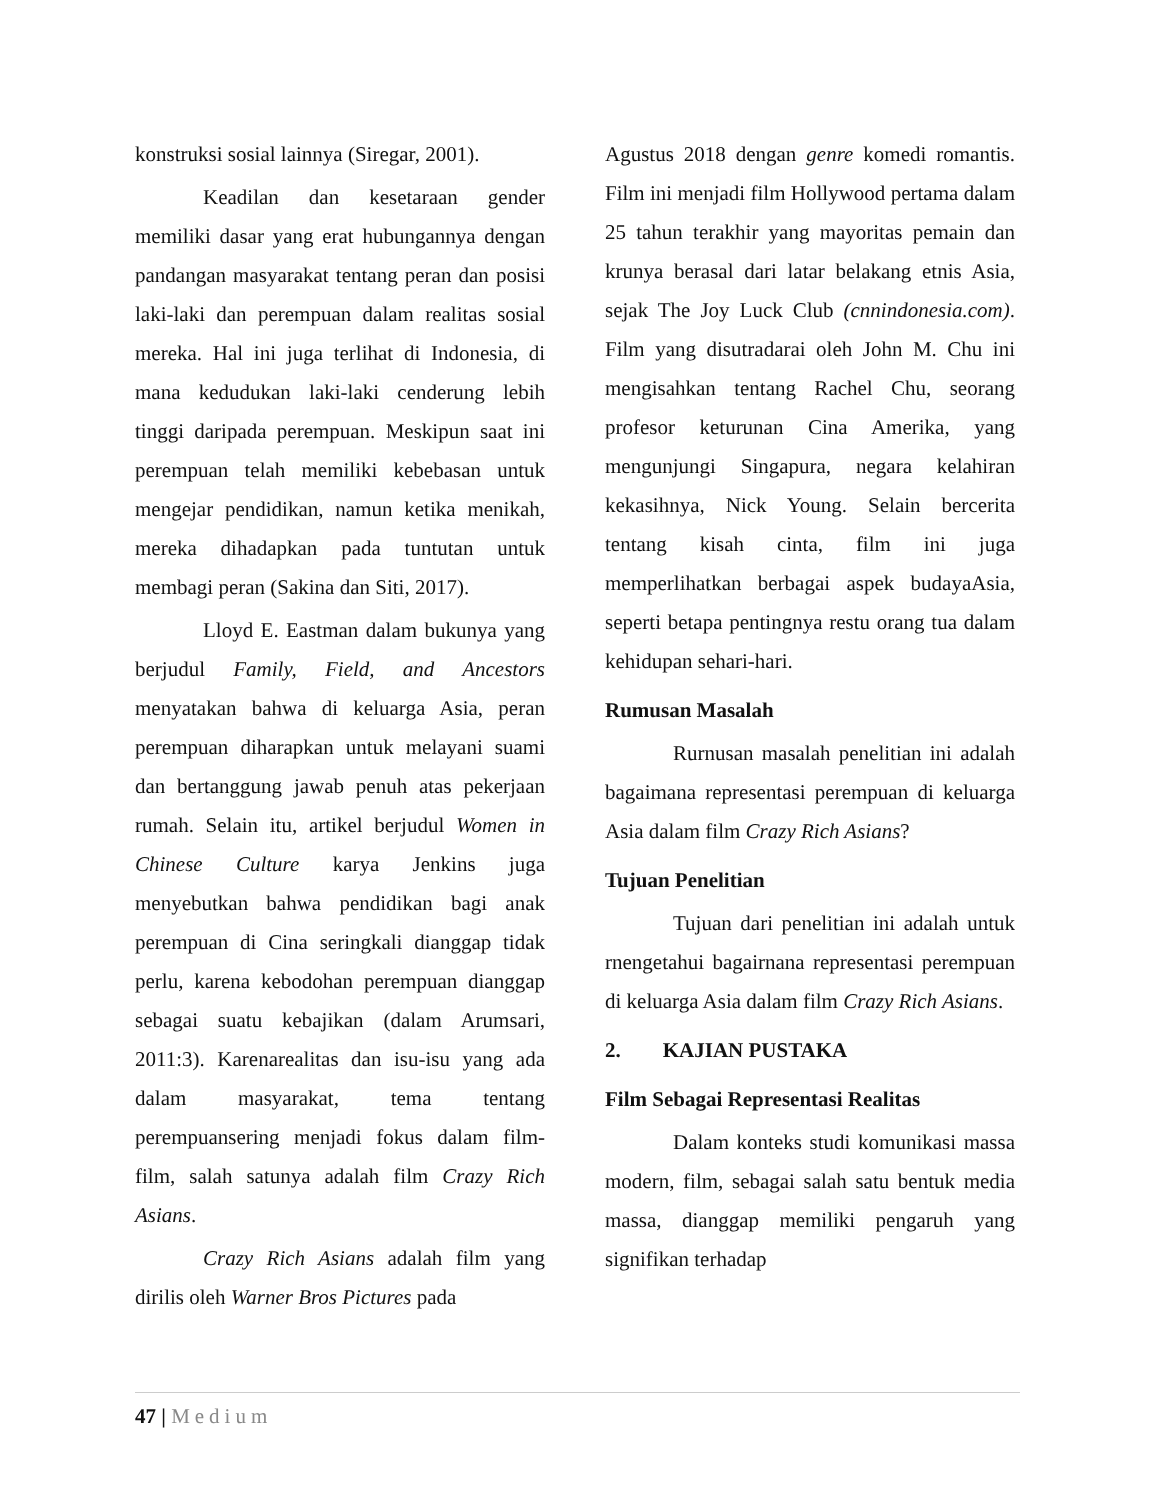konstruksi sosial lainnya (Siregar, 2001).
Keadilan dan kesetaraan gender memiliki dasar yang erat hubungannya dengan pandangan masyarakat tentang peran dan posisi laki-laki dan perempuan dalam realitas sosial mereka. Hal ini juga terlihat di Indonesia, di mana kedudukan laki-laki cenderung lebih tinggi daripada perempuan. Meskipun saat ini perempuan telah memiliki kebebasan untuk mengejar pendidikan, namun ketika menikah, mereka dihadapkan pada tuntutan untuk membagi peran (Sakina dan Siti, 2017).
Lloyd E. Eastman dalam bukunya yang berjudul Family, Field, and Ancestors menyatakan bahwa di keluarga Asia, peran perempuan diharapkan untuk melayani suami dan bertanggung jawab penuh atas pekerjaan rumah. Selain itu, artikel berjudul Women in Chinese Culture karya Jenkins juga menyebutkan bahwa pendidikan bagi anak perempuan di Cina seringkali dianggap tidak perlu, karena kebodohan perempuan dianggap sebagai suatu kebajikan (dalam Arumsari, 2011:3). Karenarealitas dan isu-isu yang ada dalam masyarakat, tema tentang perempuansering menjadi fokus dalam film-film, salah satunya adalah film Crazy Rich Asians.
Crazy Rich Asians adalah film yang dirilis oleh Warner Bros Pictures pada
Agustus 2018 dengan genre komedi romantis. Film ini menjadi film Hollywood pertama dalam 25 tahun terakhir yang mayoritas pemain dan krunya berasal dari latar belakang etnis Asia, sejak The Joy Luck Club (cnnindonesia.com). Film yang disutradarai oleh John M. Chu ini mengisahkan tentang Rachel Chu, seorang profesor keturunan Cina Amerika, yang mengunjungi Singapura, negara kelahiran kekasihnya, Nick Young. Selain bercerita tentang kisah cinta, film ini juga memperlihatkan berbagai aspek budayaAsia, seperti betapa pentingnya restu orang tua dalam kehidupan sehari-hari.
Rumusan Masalah
Rurnusan masalah penelitian ini adalah bagaimana representasi perempuan di keluarga Asia dalam film Crazy Rich Asians?
Tujuan Penelitian
Tujuan dari penelitian ini adalah untuk rnengetahui bagairnana representasi perempuan di keluarga Asia dalam film Crazy Rich Asians.
2. KAJIAN PUSTAKA
Film Sebagai Representasi Realitas
Dalam konteks studi komunikasi massa modern, film, sebagai salah satu bentuk media massa, dianggap memiliki pengaruh yang signifikan terhadap
47 | Medium